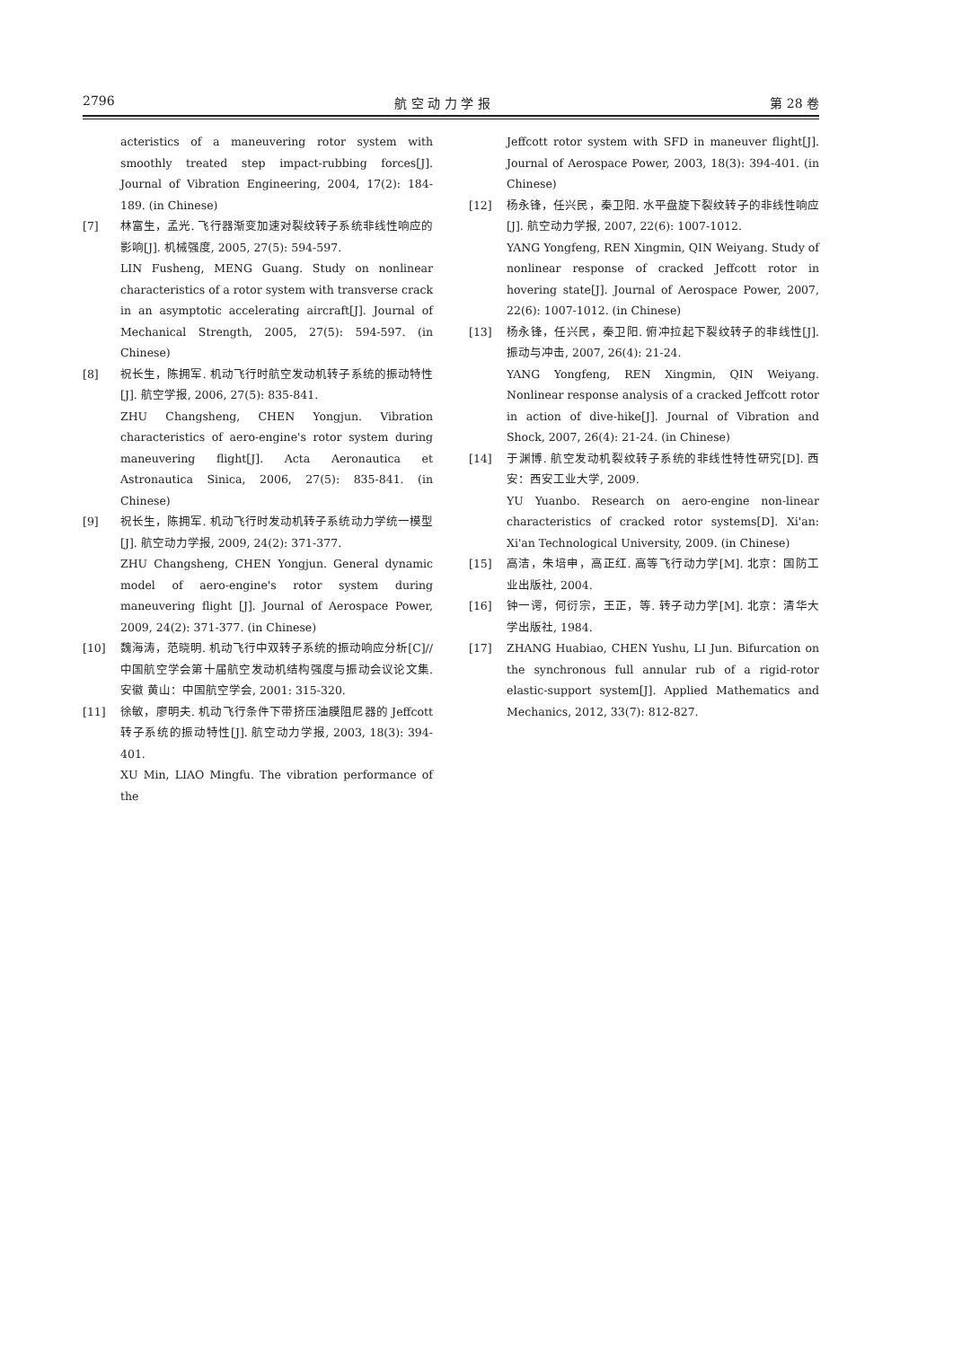2796 航 空 动 力 学 报 第 28 卷
acteristics of a maneuvering rotor system with smoothly treated step impact-rubbing forces[J]. Journal of Vibration Engineering, 2004, 17(2): 184-189. (in Chinese)
[7] 林富生，孟光. 飞行器渐变加速对裂纹转子系统非线性响应的影响[J]. 机械强度, 2005, 27(5): 594-597.
LIN Fusheng, MENG Guang. Study on nonlinear characteristics of a rotor system with transverse crack in an asymptotic accelerating aircraft[J]. Journal of Mechanical Strength, 2005, 27(5): 594-597. (in Chinese)
[8] 祝长生，陈拥军. 机动飞行时航空发动机转子系统的振动特性[J]. 航空学报, 2006, 27(5): 835-841.
ZHU Changsheng, CHEN Yongjun. Vibration characteristics of aero-engine's rotor system during maneuvering flight[J]. Acta Aeronautica et Astronautica Sinica, 2006, 27(5): 835-841. (in Chinese)
[9] 祝长生，陈拥军. 机动飞行时发动机转子系统动力学统一模型[J]. 航空动力学报, 2009, 24(2): 371-377.
ZHU Changsheng, CHEN Yongjun. General dynamic model of aero-engine's rotor system during maneuvering flight [J]. Journal of Aerospace Power, 2009, 24(2): 371-377. (in Chinese)
[10] 魏海涛，范晓明. 机动飞行中双转子系统的振动响应分析[C]//中国航空学会第十届航空发动机结构强度与振动会议论文集. 安徽 黄山：中国航空学会, 2001: 315-320.
[11] 徐敏，廖明夫. 机动飞行条件下带挤压油膜阻尼器的 Jeffcott 转子系统的振动特性[J]. 航空动力学报, 2003, 18(3): 394-401.
XU Min, LIAO Mingfu. The vibration performance of the
Jeffcott rotor system with SFD in maneuver flight[J]. Journal of Aerospace Power, 2003, 18(3): 394-401. (in Chinese)
[12] 杨永锋，任兴民，秦卫阳. 水平盘旋下裂纹转子的非线性响应[J]. 航空动力学报, 2007, 22(6): 1007-1012.
YANG Yongfeng, REN Xingmin, QIN Weiyang. Study of nonlinear response of cracked Jeffcott rotor in hovering state[J]. Journal of Aerospace Power, 2007, 22(6): 1007-1012. (in Chinese)
[13] 杨永锋，任兴民，秦卫阳. 俯冲拉起下裂纹转子的非线性[J]. 振动与冲击, 2007, 26(4): 21-24.
YANG Yongfeng, REN Xingmin, QIN Weiyang. Nonlinear response analysis of a cracked Jeffcott rotor in action of dive-hike[J]. Journal of Vibration and Shock, 2007, 26(4): 21-24. (in Chinese)
[14] 于渊博. 航空发动机裂纹转子系统的非线性特性研究[D]. 西安：西安工业大学, 2009.
YU Yuanbo. Research on aero-engine non-linear characteristics of cracked rotor systems[D]. Xi'an: Xi'an Technological University, 2009. (in Chinese)
[15] 高洁，朱培申，高正红. 高等飞行动力学[M]. 北京：国防工业出版社, 2004.
[16] 钟一谔，何衍宗，王正，等. 转子动力学[M]. 北京：清华大学出版社, 1984.
[17] ZHANG Huabiao, CHEN Yushu, LI Jun. Bifurcation on the synchronous full annular rub of a rigid-rotor elastic-support system[J]. Applied Mathematics and Mechanics, 2012, 33(7): 812-827.